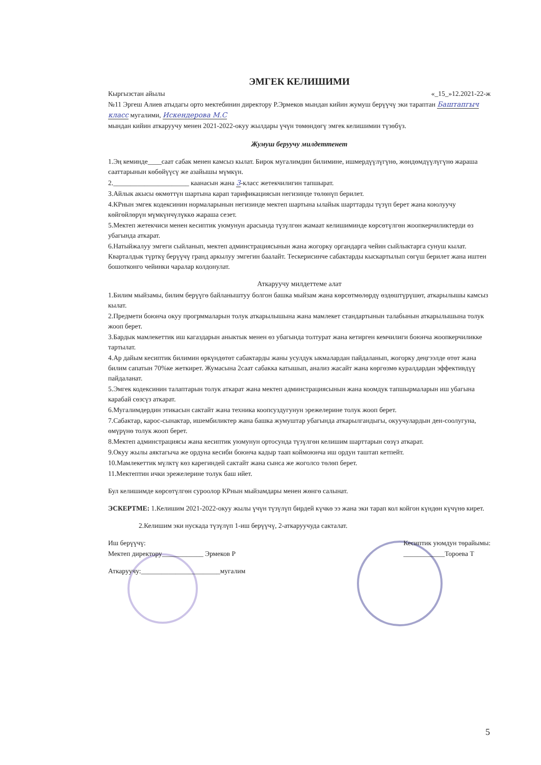ЭМГЕК КЕЛИШИМИ
Кыргызстан айылы «_15_»12.2021-22-ж
№11 Эргеш Алиев атыдагы орто мектебинин директору Р.Эрмеков мындан кийин жумуш берүүчү эки тараптан Баштапгыч класс мугалими, Искендерова М.С
мындан кийин аткаруучу менен 2021-2022-окуу жылдары үчүн төмөндөгү эмгек келишимин түзөбүз.
Жумуш беруучу милдеттенет
1.Эң кеминде____саат сабак менен камсыз кылат. Бирок мугалимдин билимине, ишмердүүлүгүнө, жөндөмдүүлүгүнө жараша сааттарынын көбөйүүсү же азайышы мүмкүн.
2.______________________ каанасын жана 3-класс жетекчилигин тапшырат.
3.Айлык акысы өкмөттүн шартына карап тарификациясын негизинде төлөнүп берилет.
4.КРнын эмгек кодексинин нормаларынын негизинде мектеп шартына ылайык шарттарды түзүп берет жана коюлуучу көйгөйлөрүн мүмкүнчүлүккө жараша сезет.
5.Мектеп жетекчиси менен кесиптик уюмунун арасында түзүлгөн жамаат келишиминде көрсөтүлгөн жоопкерчиликтерди өз убагында аткарат.
6.Натыйжалуу эмгеги сыйланып, мектеп админстрациясынын жана жогорку органдарга чейин сыйлыктарга сунуш кылат. Кварталдык түрткү берүүчү гранд аркылуу эмгегин баалайт. Тескерисинче сабактарды кыскартылып сөгүш берилет жана иштен бошотконго чейинки чаралар колдонулат.
Аткаруучу милдеттеме алат
1.Билим мыйзамы, билим берүүгө байланыштуу болгон башка мыйзам жана көрсөтмөлөрдү өздөштүрүшөт, аткарылышы камсыз кылат.
2.Предмети боюнча окуу прогрммаларын толук аткарылышына жана мамлекет стандартынын талабынын аткарылышына толук жооп берет.
3.Бардык мамлекеттик иш кагаздарын аныктык менен өз убагында толтурат жана кетирген кемчилиги боюнча жоопкерчиликке тартылат.
4.Ар дайым кесиптик билимин өркүндөтөт сабактарды жаны усулдук ыкмалардан пайдаланып, жогорку деңгээлде өтөт жана билим сапатын 70%ке жеткирет. Жумасына 2саат сабакка катышып, анализ жасайт жана көргөзмө куралдардан эффективдүү пайдаланат.
5.Эмгек кодексинин талаптарын толук аткарат жана мектеп админстрациясынын жана коомдук тапшырмаларын иш убагына карабай сөзсүз аткарат.
6.Мугалимдердин этикасын сактайт жана техника коопсуздугунун эрежелерине толук жооп берет.
7.Сабактар, карос-сынактар, ишембиликтер жана башка жумуштар убагында аткарылгандыгы, окуучулардын ден-соолугуна, өмүрүнө толук жооп берет.
8.Мектеп админстрациясы жана кесиптик уюмунун ортосунда түзүлгөн келишим шарттарын сөзүз аткарат.
9.Окуу жылы аяктагыча же ордуна кесиби боюнча кадыр таап коймоюнча иш ордун таштап кетпейт.
10.Мамлекеттик мүлктү көз карегиндей сактайт жана сынса же жоголсо төлөп берет.
11.Мектептин ички эрежелерине толук баш ийет.
Бул келишимде көрсөтүлгөн суроолор КРнын мыйзамдары менен жөнгө салынат.
ЭСКЕРТМЕ: 1.Келишим 2021-2022-окуу жылы үчүн түзүлүп бирдей күчкө ээ жана эки тарап кол койгон күндөн күчүнө кирет.
2.Келишим эки нускада түзүлүп 1-иш берүүчү, 2-аткаруучуда сакталат.
Иш берүүчү:
Мектеп директору____________ Эрмеков Р
Аткаруучу:_______________________мугалим
Кесиптик уюмдун төрайымы:
____________Тороева Т
5